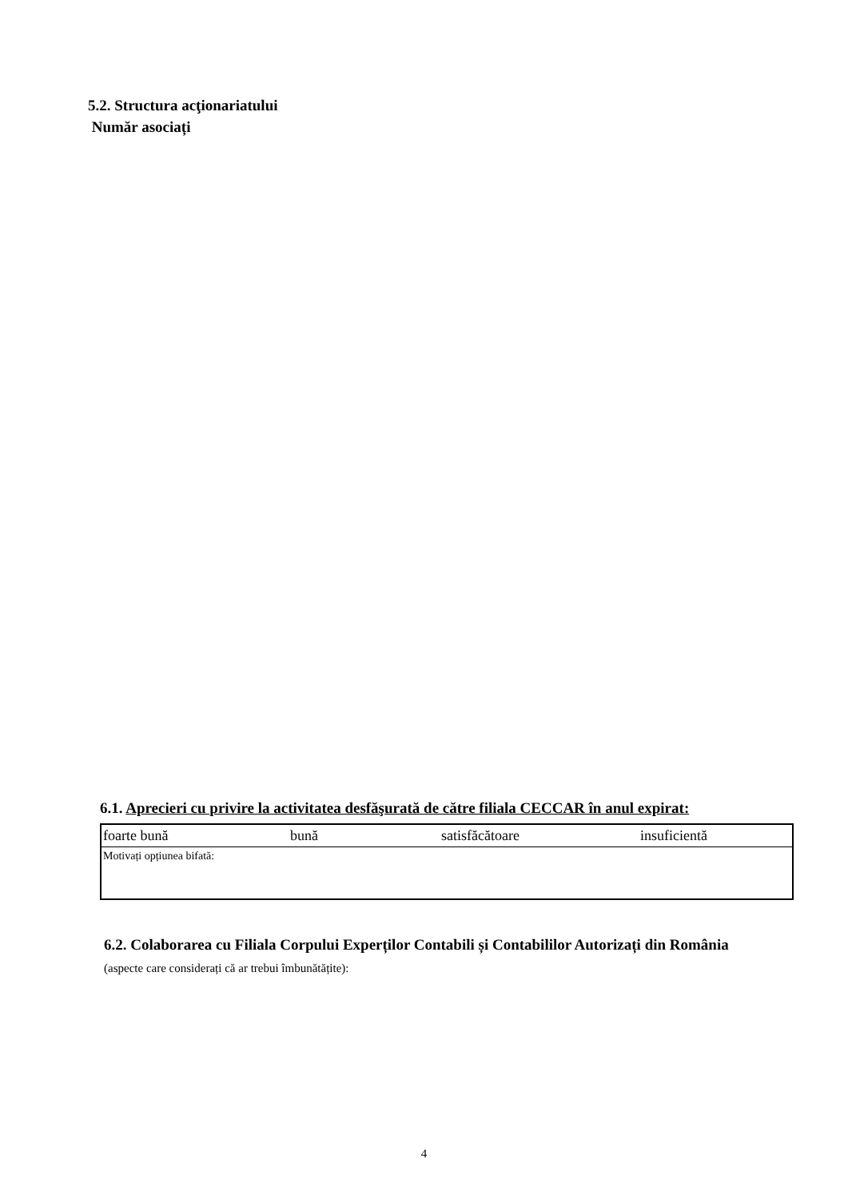5.2. Structura acţionariatului
Număr asociați
6.1. Aprecieri cu privire la activitatea desfăşurată de către filiala CECCAR în anul expirat:
| foarte bună | bună | satisfăcătoare | insuficientă |
| Motivați opțiunea bifată: | | | |
6.2. Colaborarea cu Filiala Corpului Experților Contabili și Contabililor Autorizați din România (aspecte care considerați că ar trebui îmbunătățite):
4